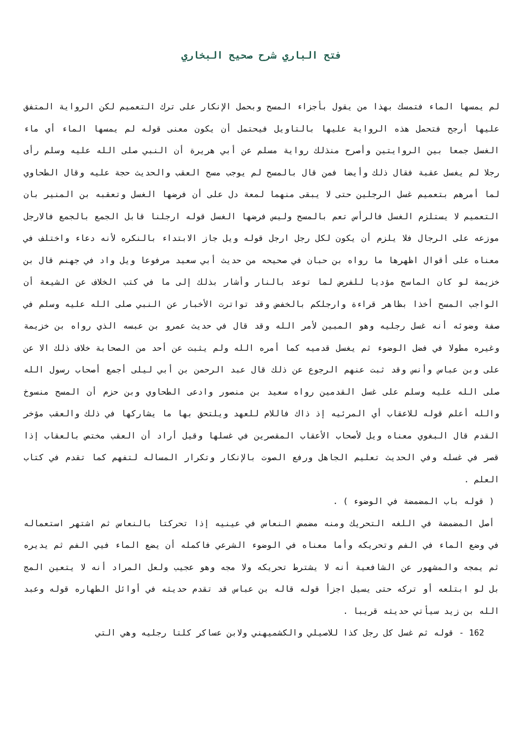فتح الباري شرح صحيح البخاري
لم يمسها الماء فتمسك بهذا من يقول بأجزاء المسح وبحمل الإنكار على ترك التعميم لكن الرواية المتفق عليها أرجح فتحمل هذه الرواية عليها بالتاويل فيحتمل أن يكون معنى قوله لم يمسها الماء أي ماء الغسل جمعا بين الروايتين وأصرح منذلك رواية مسلم عن أبي هريرة أن النبي صلى الله عليه وسلم رأى رجلا لم يغسل عقبة فقال ذلك وأيضا فمن قال بالمسح لم يوجب مسح العقب والحديث حجة عليه وقال الطحاوي لما أمرهم بتعميم غسل الرجلين حتى لا يبقى منهما لمعة دل على أن فرضها الغسل وتعقبه بن المنير بان التعميم لا يستلزم الغسل فالرأس تعم بالمسح وليس فرضها الغسل قوله ارجلنا قابل الجمع بالجمع فالارجل موزعه على الرجال فلا يلزم أن يكون لكل رجل ارجل قوله ويل جاز الابتداء بالنكره لأنه دعاء واختلف في معناه على أقوال اظهرها ما رواه بن حبان في صحيحه من حديث أبي سعيد مرفوعا ويل واد في جهنم قال بن خزيمة لو كان الماسح مؤديا للفرض لما توعد بالنار وأشار بذلك إلى ما في كتب الخلاف عن الشيعة أن الواجب المسح أخذا بظاهر قراءة وارجلكم بالخفض وقد تواترت الأخبار عن النبي صلى الله عليه وسلم في صفة وضوئه أنه غسل رجليه وهو المبين لأمر الله وقد قال في حديث عمرو بن عبسه الذي رواه بن خزيمة وغيره مطولا في فضل الوضوء ثم يغسل قدميه كما أمره الله ولم يثبت عن أحد من الصحابة خلاف ذلك الا عن على وبن عباس وأنس وقد ثبت عنهم الرجوع عن ذلك قال عبد الرحمن بن أبي ليلى أجمع أصحاب رسول الله صلى الله عليه وسلم على غسل القدمين رواه سعيد بن منصور وادعى الطحاوي وبن حزم أن المسح منسوخ والله أعلم قوله للاعقاب أي المرئيه إذ ذاك فاللام للعهد ويلتحق بها ما يشاركها في ذلك والعقب مؤخر القدم قال البغوي معناه ويل لأصحاب الأعقاب المقصرين في غسلها وقيل أراد أن العقب مختص بالعقاب إذا قصر في غسله وفي الحديث تعليم الجاهل ورفع الصوت بالإنكار وتكرار المساله لتفهم كما تقدم في كتاب العلم .
( قوله باب المضمضة في الوضوء ) .
أصل المضمضة في اللغه التحريك ومنه مضمض النعاس في عينيه إذا تحركتا بالنعاس ثم اشتهر استعماله في وضع الماء في الفم وتحريكه وأما معناه في الوضوء الشرعي فاكمله أن يضع الماء فيي الفم ثم يديره ثم يمجه والمشهور عن الشافعية أنه لا يشترط تحريكه ولا مجه وهو عجيب ولعل المراد أنه لا يتعين المج بل لو ابتلعه أو تركه حتى يسيل اجزأ قوله قاله بن عباس قد تقدم حديثه في أوائل الطهاره قوله وعبد الله بن زيد سيأتي حديثه قريبا .
162 - قوله ثم غسل كل رجل كذا للاصيلي والكشميهني ولابن عساكر كلتا رجليه وهي التي